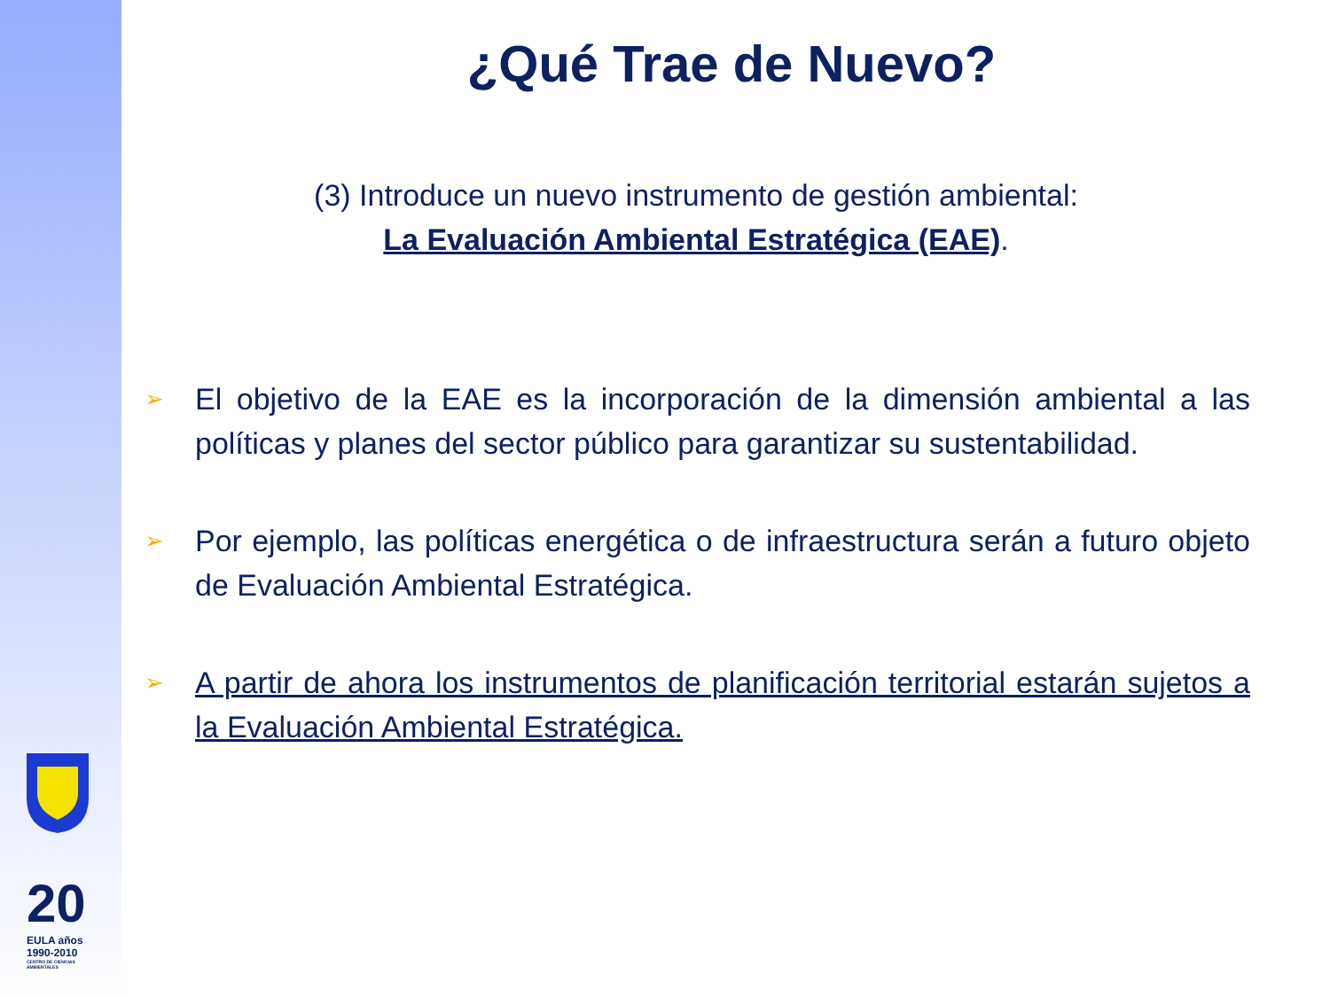20
EULA años 1990-2010
CENTRO DE CIENCIAS AMBIENTALES
¿Qué Trae de Nuevo?
(3) Introduce un nuevo instrumento de gestión ambiental:
La Evaluación Ambiental Estratégica (EAE).
➢ El objetivo de la EAE es la incorporación de la dimensión ambiental a las políticas y planes del sector público para garantizar su sustentabilidad.
➢ Por ejemplo, las políticas energética o de infraestructura serán a futuro objeto de Evaluación Ambiental Estratégica.
➢ A partir de ahora los instrumentos de planificación territorial estarán sujetos a la Evaluación Ambiental Estratégica.